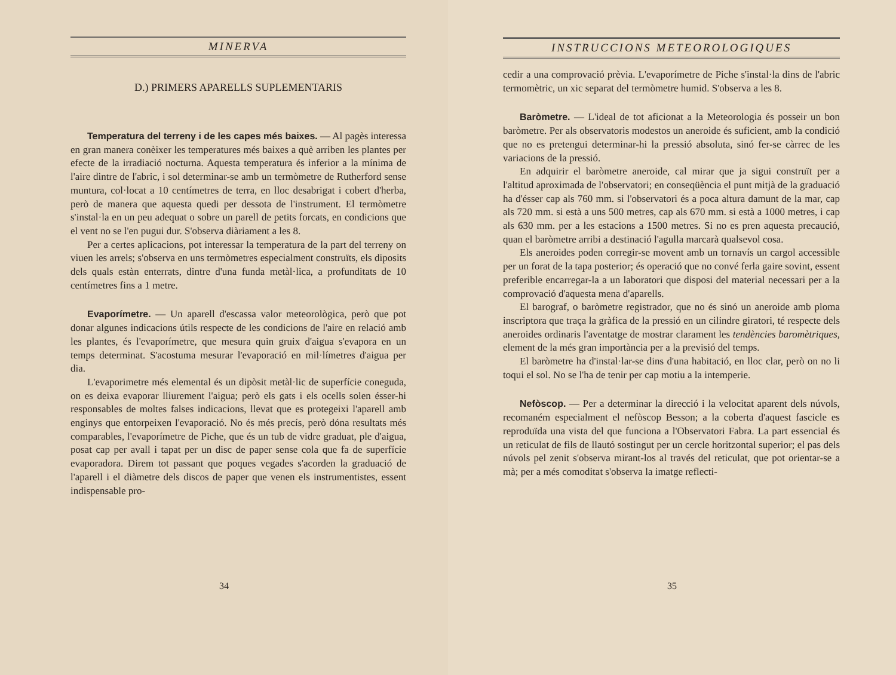MINERVA
D.) PRIMERS APARELLS SUPLEMENTARIS
Temperatura del terreny i de les capes més baixes. — Al pagès interessa en gran manera conèixer les temperatures més baixes a què arriben les plantes per efecte de la irradiació nocturna. Aquesta temperatura és inferior a la mínima de l'aire dintre de l'abric, i sol determinar-se amb un termòmetre de Rutherford sense muntura, col·locat a 10 centímetres de terra, en lloc desabrigat i cobert d'herba, però de manera que aquesta quedi per dessota de l'instrument. El termòmetre s'instal·la en un peu adequat o sobre un parell de petits forcats, en condicions que el vent no se l'en pugui dur. S'observa diàriament a les 8.
Per a certes aplicacions, pot interessar la temperatura de la part del terreny on viuen les arrels; s'observa en uns termòmetres especialment construïts, els diposits dels quals estàn enterrats, dintre d'una funda metàl·lica, a profunditats de 10 centímetres fins a 1 metre.
Evaporímetre. — Un aparell d'escassa valor meteorològica, però que pot donar algunes indicacions útils respecte de les condicions de l'aire en relació amb les plantes, és l'evaporímetre, que mesura quin gruix d'aigua s'evapora en un temps determinat. S'acostuma mesurar l'evaporació en mil·límetres d'aigua per dia.
L'evaporimetre més elemental és un dipòsit metàl·lic de superfície coneguda, on es deixa evaporar lliurement l'aigua; però els gats i els ocells solen ésser-hi responsables de moltes falses indicacions, llevat que es protegeixi l'aparell amb enginys que entorpeixen l'evaporació. No és més precís, però dóna resultats més comparables, l'evaporímetre de Piche, que és un tub de vidre graduat, ple d'aigua, posat cap per avall i tapat per un disc de paper sense cola que fa de superfície evaporadora. Direm tot passant que poques vegades s'acorden la graduació de l'aparell i el diàmetre dels discos de paper que venen els instrumentistes, essent indispensable pro-
34
INSTRUCCIONS METEOROLOGIQUES
cedir a una comprovació prèvia. L'evaporímetre de Piche s'instal·la dins de l'abric termomètric, un xic separat del termòmetre humid. S'observa a les 8.
Baròmetre. — L'ideal de tot aficionat a la Meteorologia és posseir un bon baròmetre. Per als observatoris modestos un aneroide és suficient, amb la condició que no es pretengui determinar-hi la pressió absoluta, sinó fer-se càrrec de les variacions de la pressió.
En adquirir el baròmetre aneroide, cal mirar que ja sigui construït per a l'altitud aproximada de l'observatori; en conseqüència el punt mitjà de la graduació ha d'ésser cap als 760 mm. si l'observatori és a poca altura damunt de la mar, cap als 720 mm. si està a uns 500 metres, cap als 670 mm. si està a 1000 metres, i cap als 630 mm. per a les estacions a 1500 metres. Si no es pren aquesta precaució, quan el baròmetre arribi a destinació l'agulla marcarà qualsevol cosa.
Els aneroides poden corregir-se movent amb un tornavís un cargol accessible per un forat de la tapa posterior; és operació que no convé ferla gaire sovint, essent preferible encarregar-la a un laboratori que disposi del material necessari per a la comprovació d'aquesta mena d'aparells.
El barograf, o baròmetre registrador, que no és sinó un aneroide amb ploma inscriptora que traça la gràfica de la pressió en un cilindre giratori, té respecte dels aneroides ordinaris l'aventatge de mostrar clarament les tendències baromètriques, element de la més gran importància per a la previsió del temps.
El baròmetre ha d'instal·lar-se dins d'una habitació, en lloc clar, però on no li toqui el sol. No se l'ha de tenir per cap motiu a la intemperie.
Nefòscop. — Per a determinar la direcció i la velocitat aparent dels núvols, recomaném especialment el nefòscop Besson; a la coberta d'aquest fascicle es reproduïda una vista del que funciona a l'Observatori Fabra. La part essencial és un reticulat de fils de llautó sostingut per un cercle horitzontal superior; el pas dels núvols pel zenit s'observa mirant-los al través del reticulat, que pot orientar-se a mà; per a més comoditat s'observa la imatge reflecti-
35